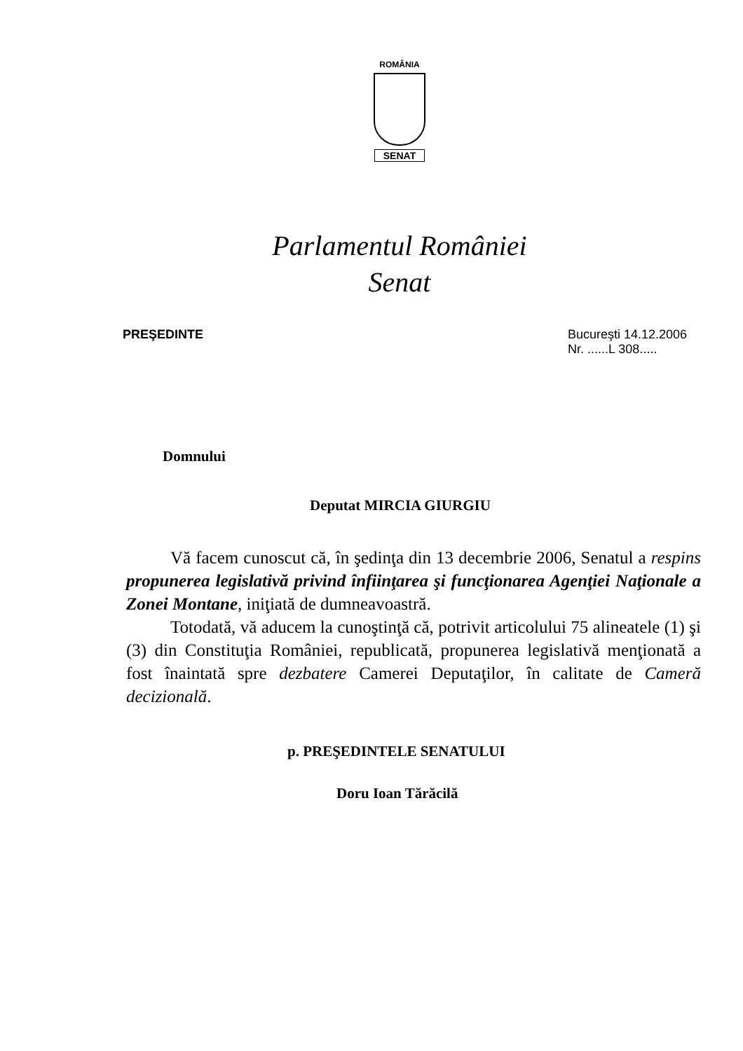ROMÂNIA
SENAT
Parlamentul României
Senat
PREŞEDINTE Bucureşti 14.12.2006
Nr. ......L 308.....
Domnului
Deputat MIRCIA GIURGIU
Vă facem cunoscut că, în şedinţa din 13 decembrie 2006, Senatul a respins propunerea legislativă privind înfiinţarea şi funcţionarea Agenţiei Naţionale a Zonei Montane, iniţiată de dumneavoastră.
Totodată, vă aducem la cunoştinţă că, potrivit articolului 75 alineatele (1) şi (3) din Constituţia României, republicată, propunerea legislativă menţionată a fost înaintată spre dezbatere Camerei Deputaţilor, în calitate de Cameră decizională.
p. PREŞEDINTELE SENATULUI
Doru Ioan Tărăcilă